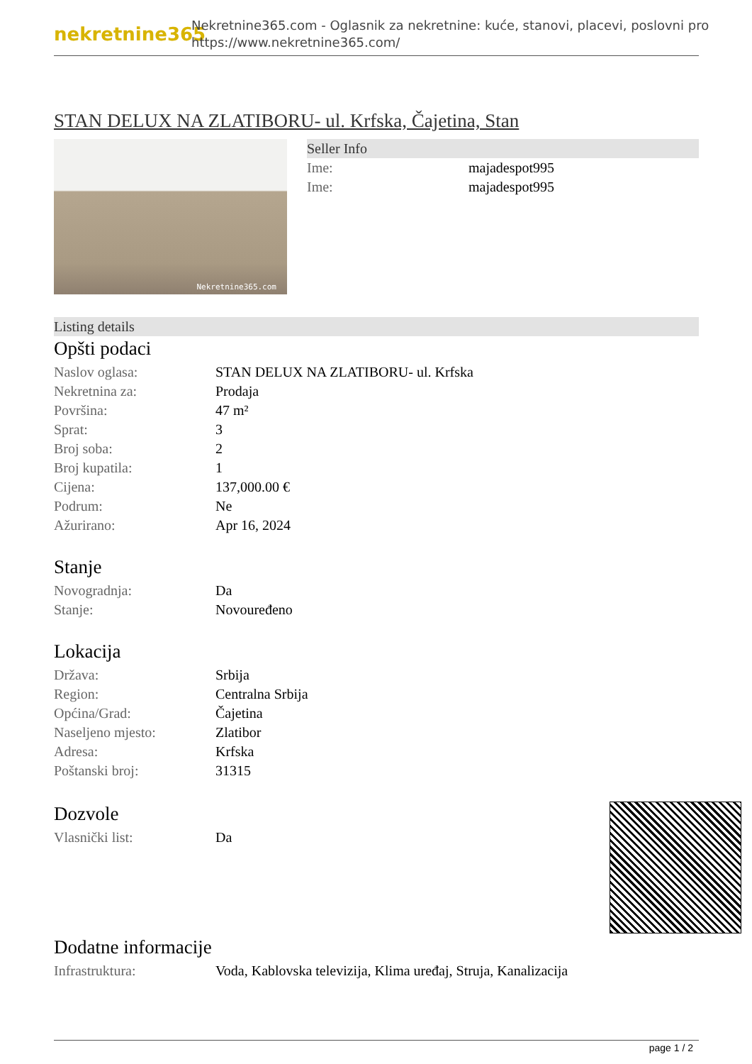nekretnine365
Nekretnine365.com - Oglasnik za nekretnine: kuće, stanovi, placevi, poslovni pro
https://www.nekretnine365.com/
STAN DELUX NA ZLATIBORU- ul. Krfska, Čajetina, Stan
Nekretnine365.com
Seller Info
| Ime: | majadespot995 |
| Ime: | majadespot995 |
Listing details
Opšti podaci
| Naslov oglasa: | STAN DELUX NA ZLATIBORU- ul. Krfska |
| Nekretnina za: | Prodaja |
| Površina: | 47 m² |
| Sprat: | 3 |
| Broj soba: | 2 |
| Broj kupatila: | 1 |
| Cijena: | 137,000.00 € |
| Podrum: | Ne |
| Ažurirano: | Apr 16, 2024 |
Stanje
| Novogradnja: | Da |
| Stanje: | Novouređeno |
Lokacija
| Država: | Srbija |
| Region: | Centralna Srbija |
| Općina/Grad: | Čajetina |
| Naseljeno mjesto: | Zlatibor |
| Adresa: | Krfska |
| Poštanski broj: | 31315 |
Dozvole
| Vlasnički list: | Da |
Dodatne informacije
| Infrastruktura: | Voda, Kablovska televizija, Klima uređaj, Struja, Kanalizacija |
page 1 / 2